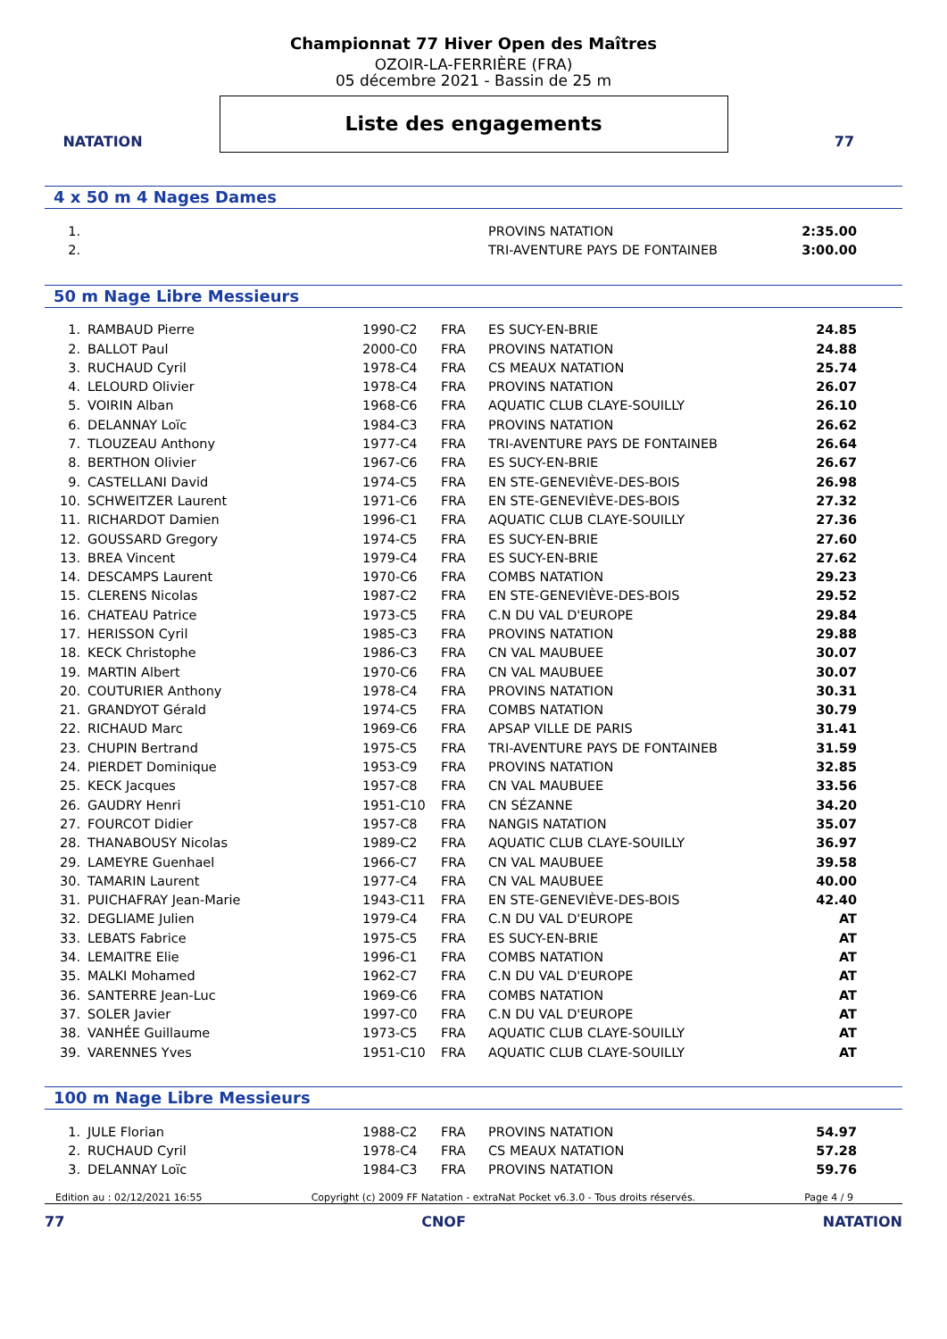NATATION
Championnat 77 Hiver Open des Maîtres
OZOIR-LA-FERRIÈRE (FRA)
05 décembre 2021 - Bassin de 25 m
Liste des engagements
77
4 x 50 m 4 Nages Dames
| 1. | | | | PROVINS NATATION | 2:35.00 |
| 2. | | | | TRI-AVENTURE PAYS DE FONTAINEB | 3:00.00 |
50 m Nage Libre Messieurs
| 1. | RAMBAUD Pierre | 1990-C2 | FRA | ES SUCY-EN-BRIE | 24.85 |
| 2. | BALLOT Paul | 2000-C0 | FRA | PROVINS NATATION | 24.88 |
| 3. | RUCHAUD Cyril | 1978-C4 | FRA | CS MEAUX NATATION | 25.74 |
| 4. | LELOURD Olivier | 1978-C4 | FRA | PROVINS NATATION | 26.07 |
| 5. | VOIRIN Alban | 1968-C6 | FRA | AQUATIC CLUB CLAYE-SOUILLY | 26.10 |
| 6. | DELANNAY Loïc | 1984-C3 | FRA | PROVINS NATATION | 26.62 |
| 7. | TLOUZEAU Anthony | 1977-C4 | FRA | TRI-AVENTURE PAYS DE FONTAINEB | 26.64 |
| 8. | BERTHON Olivier | 1967-C6 | FRA | ES SUCY-EN-BRIE | 26.67 |
| 9. | CASTELLANI David | 1974-C5 | FRA | EN STE-GENEVIÈVE-DES-BOIS | 26.98 |
| 10. | SCHWEITZER Laurent | 1971-C6 | FRA | EN STE-GENEVIÈVE-DES-BOIS | 27.32 |
| 11. | RICHARDOT Damien | 1996-C1 | FRA | AQUATIC CLUB CLAYE-SOUILLY | 27.36 |
| 12. | GOUSSARD Gregory | 1974-C5 | FRA | ES SUCY-EN-BRIE | 27.60 |
| 13. | BREA Vincent | 1979-C4 | FRA | ES SUCY-EN-BRIE | 27.62 |
| 14. | DESCAMPS Laurent | 1970-C6 | FRA | COMBS NATATION | 29.23 |
| 15. | CLERENS Nicolas | 1987-C2 | FRA | EN STE-GENEVIÈVE-DES-BOIS | 29.52 |
| 16. | CHATEAU Patrice | 1973-C5 | FRA | C.N DU VAL D'EUROPE | 29.84 |
| 17. | HERISSON Cyril | 1985-C3 | FRA | PROVINS NATATION | 29.88 |
| 18. | KECK Christophe | 1986-C3 | FRA | CN VAL MAUBUEE | 30.07 |
| 19. | MARTIN Albert | 1970-C6 | FRA | CN VAL MAUBUEE | 30.07 |
| 20. | COUTURIER Anthony | 1978-C4 | FRA | PROVINS NATATION | 30.31 |
| 21. | GRANDYOT Gérald | 1974-C5 | FRA | COMBS NATATION | 30.79 |
| 22. | RICHAUD Marc | 1969-C6 | FRA | APSAP VILLE DE PARIS | 31.41 |
| 23. | CHUPIN Bertrand | 1975-C5 | FRA | TRI-AVENTURE PAYS DE FONTAINEB | 31.59 |
| 24. | PIERDET Dominique | 1953-C9 | FRA | PROVINS NATATION | 32.85 |
| 25. | KECK Jacques | 1957-C8 | FRA | CN VAL MAUBUEE | 33.56 |
| 26. | GAUDRY Henri | 1951-C10 | FRA | CN SÉZANNE | 34.20 |
| 27. | FOURCOT Didier | 1957-C8 | FRA | NANGIS NATATION | 35.07 |
| 28. | THANABOUSY Nicolas | 1989-C2 | FRA | AQUATIC CLUB CLAYE-SOUILLY | 36.97 |
| 29. | LAMEYRE Guenhael | 1966-C7 | FRA | CN VAL MAUBUEE | 39.58 |
| 30. | TAMARIN Laurent | 1977-C4 | FRA | CN VAL MAUBUEE | 40.00 |
| 31. | PUICHAFRAY Jean-Marie | 1943-C11 | FRA | EN STE-GENEVIÈVE-DES-BOIS | 42.40 |
| 32. | DEGLIAME Julien | 1979-C4 | FRA | C.N DU VAL D'EUROPE | AT |
| 33. | LEBATS Fabrice | 1975-C5 | FRA | ES SUCY-EN-BRIE | AT |
| 34. | LEMAITRE Elie | 1996-C1 | FRA | COMBS NATATION | AT |
| 35. | MALKI Mohamed | 1962-C7 | FRA | C.N DU VAL D'EUROPE | AT |
| 36. | SANTERRE Jean-Luc | 1969-C6 | FRA | COMBS NATATION | AT |
| 37. | SOLER Javier | 1997-C0 | FRA | C.N DU VAL D'EUROPE | AT |
| 38. | VANHÉE Guillaume | 1973-C5 | FRA | AQUATIC CLUB CLAYE-SOUILLY | AT |
| 39. | VARENNES Yves | 1951-C10 | FRA | AQUATIC CLUB CLAYE-SOUILLY | AT |
100 m Nage Libre Messieurs
| 1. | JULE Florian | 1988-C2 | FRA | PROVINS NATATION | 54.97 |
| 2. | RUCHAUD Cyril | 1978-C4 | FRA | CS MEAUX NATATION | 57.28 |
| 3. | DELANNAY Loïc | 1984-C3 | FRA | PROVINS NATATION | 59.76 |
Edition au : 02/12/2021 16:55 Copyright (c) 2009 FF Natation - extraNat Pocket v6.3.0 - Tous droits réservés. Page 4 / 9
77 CNOF NATATION